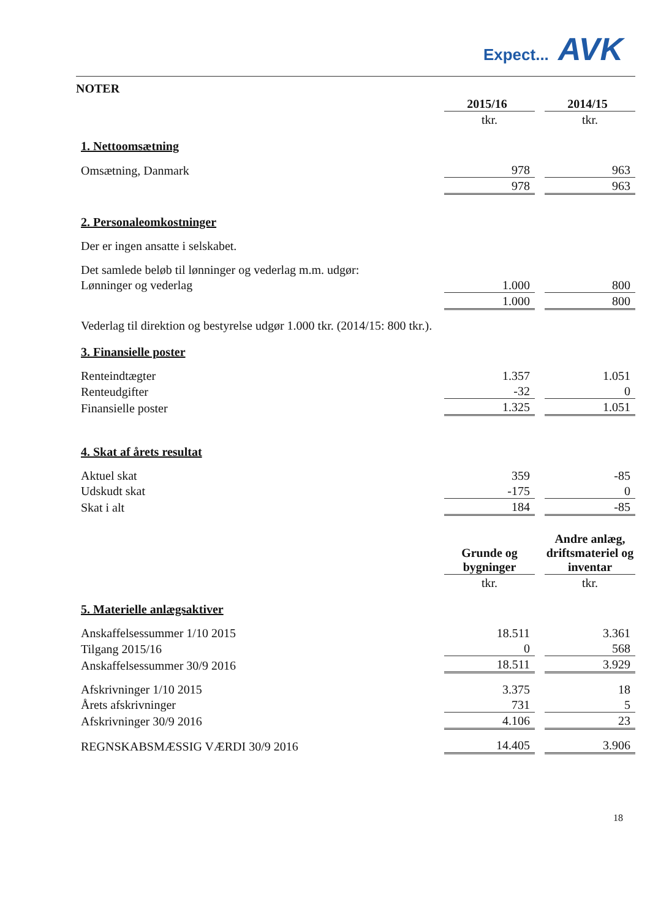Expect... AVK
| NOTER | | | |
| | 2015/16 | | 2014/15 |
| | tkr. | | tkr. |
| 1. Nettoomsætning | | | |
| Omsætning, Danmark | 978 | | 963 |
| | 978 | | 963 |
| 2. Personaleomkostninger | | | |
| Der er ingen ansatte i selskabet. | | | |
| Det samlede beløb til lønninger og vederlag m.m. udgør: | | | |
| Lønninger og vederlag | 1.000 | | 800 |
| | 1.000 | | 800 |
| Vederlag til direktion og bestyrelse udgør 1.000 tkr. (2014/15: 800 tkr.). | | | |
| 3. Finansielle poster | | | |
| Renteindtægter | 1.357 | | 1.051 |
| Renteudgifter | -32 | | 0 |
| Finansielle poster | 1.325 | | 1.051 |
| 4. Skat af årets resultat | | | |
| Aktuel skat | 359 | | -85 |
| Udskudt skat | -175 | | 0 |
| Skat i alt | 184 | | -85 |
| | Grunde og bygninger | | Andre anlæg, driftsmateriel og inventar |
| | tkr. | | tkr. |
| 5. Materielle anlægsaktiver | | | |
| Anskaffelsessummer 1/10 2015 | 18.511 | | 3.361 |
| Tilgang 2015/16 | 0 | | 568 |
| Anskaffelsessummer 30/9 2016 | 18.511 | | 3.929 |
| Afskrivninger 1/10 2015 | 3.375 | | 18 |
| Årets afskrivninger | 731 | | 5 |
| Afskrivninger 30/9 2016 | 4.106 | | 23 |
| REGNSKABSMÆSSIG VÆRDI 30/9 2016 | 14.405 | | 3.906 |
18